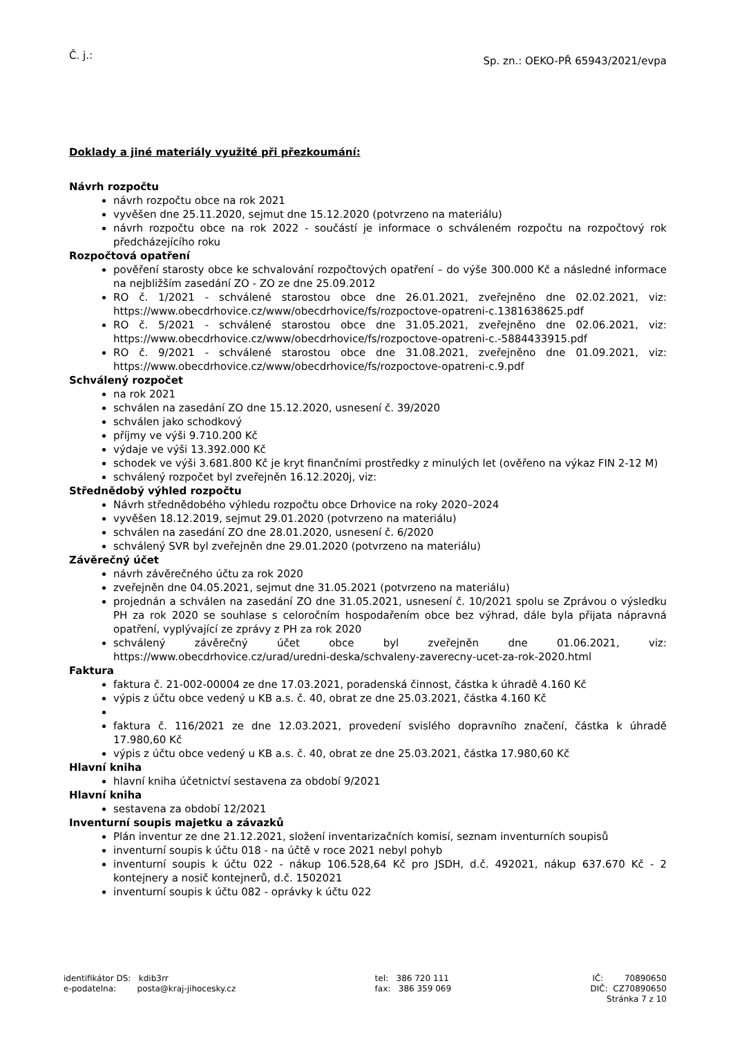Č. j.:
Sp. zn.: OEKO-PŘ 65943/2021/evpa
Doklady a jiné materiály využité při přezkoumání:
Návrh rozpočtu
návrh rozpočtu obce na rok 2021
vyvěšen dne 25.11.2020, sejmut dne 15.12.2020 (potvrzeno na materiálu)
návrh rozpočtu obce na rok 2022 - součástí je informace o schváleném rozpočtu na rozpočtový rok předcházejícího roku
Rozpočtová opatření
pověření starosty obce ke schvalování rozpočtových opatření – do výše 300.000 Kč a následné informace na nejbližším zasedání ZO - ZO ze dne 25.09.2012
RO č. 1/2021 - schválené starostou obce dne 26.01.2021, zveřejněno dne 02.02.2021, viz: https://www.obecdrhovice.cz/www/obecdrhovice/fs/rozpoctove-opatreni-c.1381638625.pdf
RO č. 5/2021 - schválené starostou obce dne 31.05.2021, zveřejněno dne 02.06.2021, viz: https://www.obecdrhovice.cz/www/obecdrhovice/fs/rozpoctove-opatreni-c.-5884433915.pdf
RO č. 9/2021 - schválené starostou obce dne 31.08.2021, zveřejněno dne 01.09.2021, viz: https://www.obecdrhovice.cz/www/obecdrhovice/fs/rozpoctove-opatreni-c.9.pdf
Schválený rozpočet
na rok 2021
schválen na zasedání ZO dne 15.12.2020, usnesení č. 39/2020
schválen jako schodkový
příjmy ve výši 9.710.200 Kč
výdaje ve výši 13.392.000 Kč
schodek ve výši 3.681.800 Kč je kryt finančními prostředky z minulých let (ověřeno na výkaz FIN 2-12 M)
schválený rozpočet byl zveřejněn 16.12.2020j, viz:
Střednědobý výhled rozpočtu
Návrh střednědobého výhledu rozpočtu obce Drhovice na roky 2020–2024
vyvěšen 18.12.2019, sejmut 29.01.2020 (potvrzeno na materiálu)
schválen na zasedání ZO dne 28.01.2020, usnesení č. 6/2020
schválený SVR byl zveřejněn dne 29.01.2020 (potvrzeno na materiálu)
Závěrečný účet
návrh závěrečného účtu za rok 2020
zveřejněn dne 04.05.2021, sejmut dne 31.05.2021 (potvrzeno na materiálu)
projednán a schválen na zasedání ZO dne 31.05.2021, usnesení č. 10/2021 spolu se Zprávou o výsledku PH za rok 2020 se souhlase s celoročním hospodařením obce bez výhrad, dále byla přijata nápravná opatření, vyplývající ze zprávy z PH za rok 2020
schválený závěrečný účet obce byl zveřejněn dne 01.06.2021, viz: https://www.obecdrhovice.cz/urad/uredni-deska/schvaleny-zaverecny-ucet-za-rok-2020.html
Faktura
faktura č. 21-002-00004 ze dne 17.03.2021, poradenská činnost, částka k úhradě 4.160 Kč
výpis z účtu obce vedený u KB a.s. č. 40, obrat ze dne 25.03.2021, částka 4.160 Kč
faktura č. 116/2021 ze dne 12.03.2021, provedení svislého dopravního značení, částka k úhradě 17.980,60 Kč
výpis z účtu obce vedený u KB a.s. č. 40, obrat ze dne 25.03.2021, částka 17.980,60 Kč
Hlavní kniha
hlavní kniha účetnictví sestavena za období 9/2021
Hlavní kniha
sestavena za období 12/2021
Inventurní soupis majetku a závazků
Plán inventur ze dne 21.12.2021, složení inventarizačních komisí, seznam inventurních soupisů
inventurní soupis k účtu 018 - na účtě v roce 2021 nebyl pohyb
inventurní soupis k účtu 022 - nákup 106.528,64 Kč pro JSDH, d.č. 492021, nákup 637.670 Kč - 2 kontejnery a nosič kontejnerů, d.č. 1502021
inventurní soupis k účtu 082 - oprávky k účtu 022
identifikátor DS: kdib3rr
e-podatelna: posta@kraj-jihocesky.cz
tel: 386 720 111
fax: 386 359 069
IČ: 70890650
DIČ: CZ70890650
Stránka 7 z 10